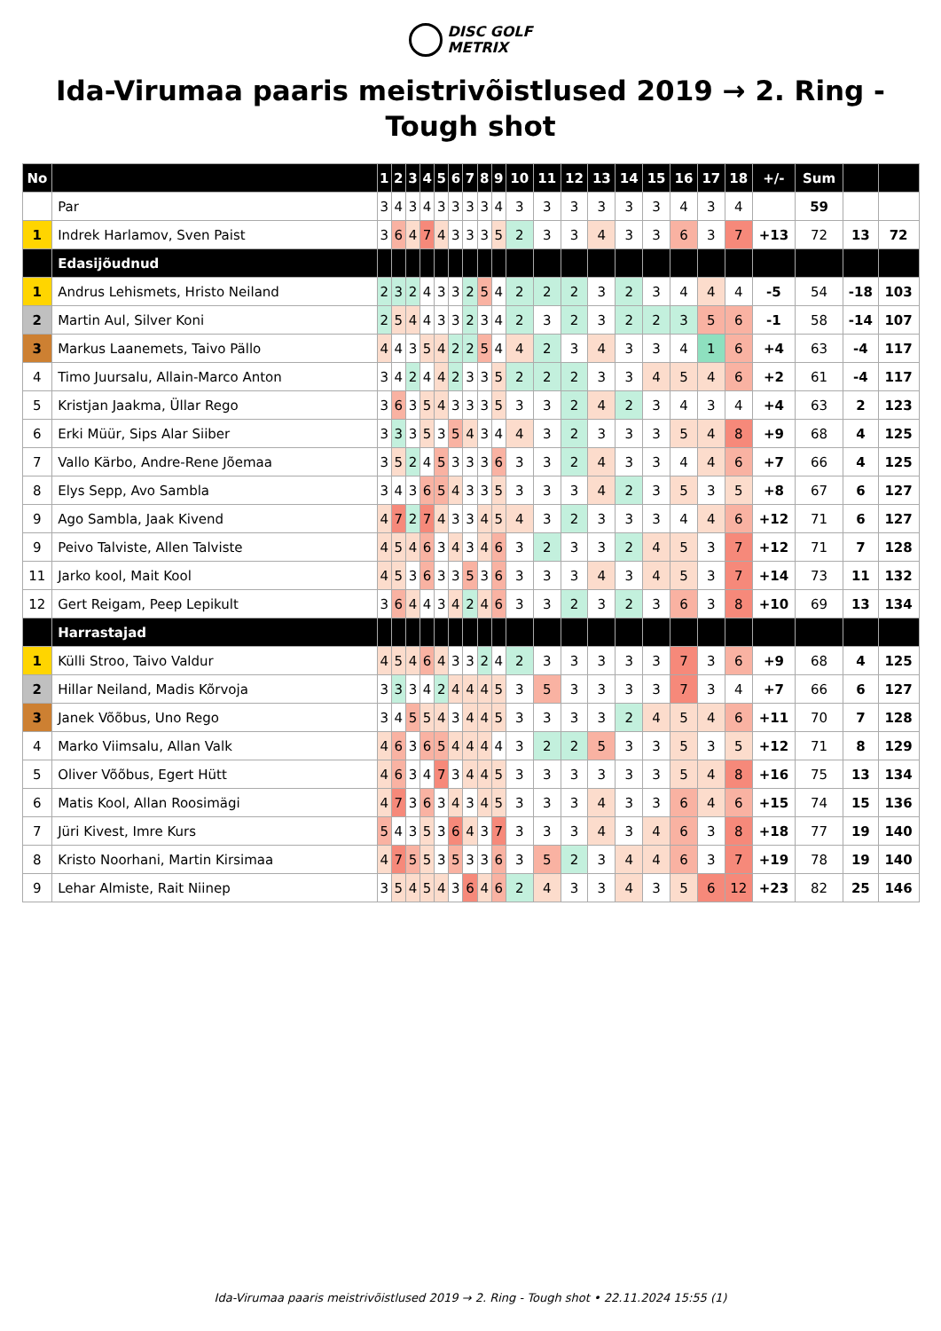DISC GOLF
METRIX
Ida-Virumaa paaris meistrivõistlused 2019 → 2. Ring - Tough shot
| No | | 1 | 2 | 3 | 4 | 5 | 6 | 7 | 8 | 9 | 10 | 11 | 12 | 13 | 14 | 15 | 16 | 17 | 18 | +/- | Sum | | |
| --- | --- | --- | --- | --- | --- | --- | --- | --- | --- | --- | --- | --- | --- | --- | --- | --- | --- | --- | --- | --- | --- | --- | --- |
| | Par | 3 | 4 | 3 | 4 | 3 | 3 | 3 | 3 | 4 | 3 | 3 | 3 | 3 | 3 | 3 | 4 | 3 | 4 | | 59 | | |
| 1 | Indrek Harlamov, Sven Paist | 3 | 6 | 4 | 7 | 4 | 3 | 3 | 3 | 5 | 2 | 3 | 3 | 4 | 3 | 3 | 6 | 3 | 7 | +13 | 72 | 13 | 72 |
| | Edasijõudnud | | | | | | | | | | | | | | | | | | | | | | |
| 1 | Andrus Lehismets, Hristo Neiland | 2 | 3 | 2 | 4 | 3 | 3 | 2 | 5 | 4 | 2 | 2 | 2 | 3 | 2 | 3 | 4 | 4 | 4 | -5 | 54 | -18 | 103 |
| 2 | Martin Aul, Silver Koni | 2 | 5 | 4 | 4 | 3 | 3 | 2 | 3 | 4 | 2 | 3 | 2 | 3 | 2 | 2 | 3 | 5 | 6 | -1 | 58 | -14 | 107 |
| 3 | Markus Laanemets, Taivo Pällo | 4 | 4 | 3 | 5 | 4 | 2 | 2 | 5 | 4 | 4 | 2 | 3 | 4 | 3 | 3 | 4 | 1 | 6 | +4 | 63 | -4 | 117 |
| 4 | Timo Juursalu, Allain-Marco Anton | 3 | 4 | 2 | 4 | 4 | 2 | 3 | 3 | 5 | 2 | 2 | 2 | 3 | 3 | 4 | 5 | 4 | 6 | +2 | 61 | -4 | 117 |
| 5 | Kristjan Jaakma, Üllar Rego | 3 | 6 | 3 | 5 | 4 | 3 | 3 | 3 | 5 | 3 | 3 | 2 | 4 | 2 | 3 | 4 | 3 | 4 | +4 | 63 | 2 | 123 |
| 6 | Erki Müür, Sips Alar Siiber | 3 | 3 | 3 | 5 | 3 | 5 | 4 | 3 | 4 | 4 | 3 | 2 | 3 | 3 | 3 | 5 | 4 | 8 | +9 | 68 | 4 | 125 |
| 7 | Vallo Kärbo, Andre-Rene Jõemaa | 3 | 5 | 2 | 4 | 5 | 3 | 3 | 3 | 6 | 3 | 3 | 2 | 4 | 3 | 3 | 4 | 4 | 6 | +7 | 66 | 4 | 125 |
| 8 | Elys Sepp, Avo Sambla | 3 | 4 | 3 | 6 | 5 | 4 | 3 | 3 | 5 | 3 | 3 | 3 | 4 | 2 | 3 | 5 | 3 | 5 | +8 | 67 | 6 | 127 |
| 9 | Ago Sambla, Jaak Kivend | 4 | 7 | 2 | 7 | 4 | 3 | 3 | 4 | 5 | 4 | 3 | 2 | 3 | 3 | 3 | 4 | 4 | 6 | +12 | 71 | 6 | 127 |
| 9 | Peivo Talviste, Allen Talviste | 4 | 5 | 4 | 6 | 3 | 4 | 3 | 4 | 6 | 3 | 2 | 3 | 3 | 2 | 4 | 5 | 3 | 7 | +12 | 71 | 7 | 128 |
| 11 | Jarko kool, Mait Kool | 4 | 5 | 3 | 6 | 3 | 3 | 5 | 3 | 6 | 3 | 3 | 3 | 4 | 3 | 4 | 5 | 3 | 7 | +14 | 73 | 11 | 132 |
| 12 | Gert Reigam, Peep Lepikult | 3 | 6 | 4 | 4 | 3 | 4 | 2 | 4 | 6 | 3 | 3 | 2 | 3 | 2 | 3 | 6 | 3 | 8 | +10 | 69 | 13 | 134 |
| | Harrastajad | | | | | | | | | | | | | | | | | | | | | | |
| 1 | Külli Stroo, Taivo Valdur | 4 | 5 | 4 | 6 | 4 | 3 | 3 | 2 | 4 | 2 | 3 | 3 | 3 | 3 | 3 | 7 | 3 | 6 | +9 | 68 | 4 | 125 |
| 2 | Hillar Neiland, Madis Kõrvoja | 3 | 3 | 3 | 4 | 2 | 4 | 4 | 4 | 5 | 3 | 5 | 3 | 3 | 3 | 3 | 7 | 3 | 4 | +7 | 66 | 6 | 127 |
| 3 | Janek Võõbus, Uno Rego | 3 | 4 | 5 | 5 | 4 | 3 | 4 | 4 | 5 | 3 | 3 | 3 | 3 | 2 | 4 | 5 | 4 | 6 | +11 | 70 | 7 | 128 |
| 4 | Marko Viimsalu, Allan Valk | 4 | 6 | 3 | 6 | 5 | 4 | 4 | 4 | 4 | 3 | 2 | 2 | 5 | 3 | 3 | 5 | 3 | 5 | +12 | 71 | 8 | 129 |
| 5 | Oliver Võõbus, Egert Hütt | 4 | 6 | 3 | 4 | 7 | 3 | 4 | 4 | 5 | 3 | 3 | 3 | 3 | 3 | 3 | 5 | 4 | 8 | +16 | 75 | 13 | 134 |
| 6 | Matis Kool, Allan Roosimägi | 4 | 7 | 3 | 6 | 3 | 4 | 3 | 4 | 5 | 3 | 3 | 3 | 4 | 3 | 3 | 6 | 4 | 6 | +15 | 74 | 15 | 136 |
| 7 | Jüri Kivest, Imre Kurs | 5 | 4 | 3 | 5 | 3 | 6 | 4 | 3 | 7 | 3 | 3 | 3 | 4 | 3 | 4 | 6 | 3 | 8 | +18 | 77 | 19 | 140 |
| 8 | Kristo Noorhani, Martin Kirsimaa | 4 | 7 | 5 | 5 | 3 | 5 | 3 | 3 | 6 | 3 | 5 | 2 | 3 | 4 | 4 | 6 | 3 | 7 | +19 | 78 | 19 | 140 |
| 9 | Lehar Almiste, Rait Niinep | 3 | 5 | 4 | 5 | 4 | 3 | 6 | 4 | 6 | 2 | 4 | 3 | 3 | 4 | 3 | 5 | 6 | 12 | +23 | 82 | 25 | 146 |
Ida-Virumaa paaris meistrivõistlused 2019 → 2. Ring - Tough shot • 22.11.2024 15:55 (1)